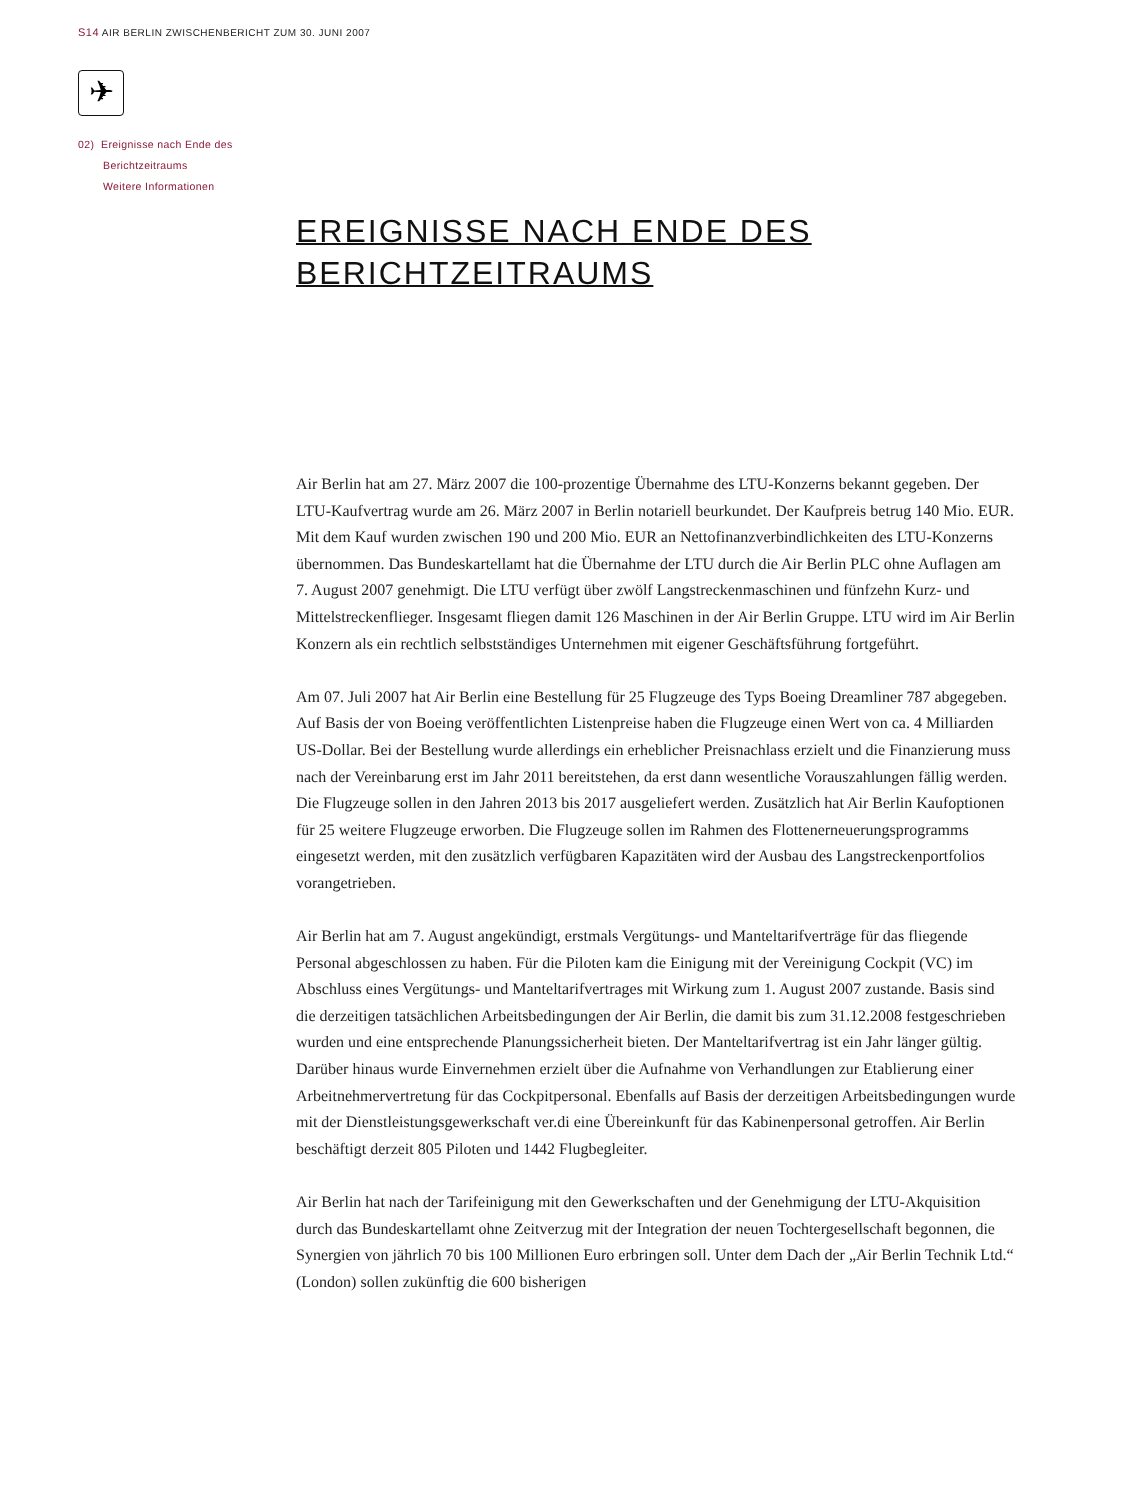S14 AIR BERLIN ZWISCHENBERICHT ZUM 30. JUNI 2007
✈
02) Ereignisse nach Ende des
Berichtzeitraums
Weitere Informationen
EREIGNISSE NACH ENDE DES
BERICHTZEITRAUMS
Air Berlin hat am 27. März 2007 die 100-prozentige Übernahme des LTU-Konzerns bekannt gegeben. Der LTU-Kaufvertrag wurde am 26. März 2007 in Berlin notariell beurkundet. Der Kaufpreis betrug 140 Mio. EUR. Mit dem Kauf wurden zwischen 190 und 200 Mio. EUR an Nettofinanzverbindlichkeiten des LTU-Konzerns übernommen. Das Bundeskartellamt hat die Übernahme der LTU durch die Air Berlin PLC ohne Auflagen am 7. August 2007 genehmigt. Die LTU verfügt über zwölf Langstreckenmaschinen und fünfzehn Kurz- und Mittelstreckenflieger. Insgesamt fliegen damit 126 Maschinen in der Air Berlin Gruppe. LTU wird im Air Berlin Konzern als ein rechtlich selbstständiges Unternehmen mit eigener Geschäftsführung fortgeführt.
Am 07. Juli 2007 hat Air Berlin eine Bestellung für 25 Flugzeuge des Typs Boeing Dreamliner 787 abgegeben. Auf Basis der von Boeing veröffentlichten Listenpreise haben die Flugzeuge einen Wert von ca. 4 Milliarden US-Dollar. Bei der Bestellung wurde allerdings ein erheblicher Preisnachlass erzielt und die Finanzierung muss nach der Vereinbarung erst im Jahr 2011 bereitstehen, da erst dann wesentliche Vorauszahlungen fällig werden. Die Flugzeuge sollen in den Jahren 2013 bis 2017 ausgeliefert werden. Zusätzlich hat Air Berlin Kaufoptionen für 25 weitere Flugzeuge erworben. Die Flugzeuge sollen im Rahmen des Flottenerneuerungsprogramms eingesetzt werden, mit den zusätzlich verfügbaren Kapazitäten wird der Ausbau des Langstreckenportfolios vorangetrieben.
Air Berlin hat am 7. August angekündigt, erstmals Vergütungs- und Manteltarifverträge für das fliegende Personal abgeschlossen zu haben. Für die Piloten kam die Einigung mit der Vereinigung Cockpit (VC) im Abschluss eines Vergütungs- und Manteltarifvertrages mit Wirkung zum 1. August 2007 zustande. Basis sind die derzeitigen tatsächlichen Arbeitsbedingungen der Air Berlin, die damit bis zum 31.12.2008 festgeschrieben wurden und eine entsprechende Planungssicherheit bieten. Der Manteltarifvertrag ist ein Jahr länger gültig. Darüber hinaus wurde Einvernehmen erzielt über die Aufnahme von Verhandlungen zur Etablierung einer Arbeitnehmervertretung für das Cockpitpersonal. Ebenfalls auf Basis der derzeitigen Arbeitsbedingungen wurde mit der Dienstleistungsgewerkschaft ver.di eine Übereinkunft für das Kabinenpersonal getroffen. Air Berlin beschäftigt derzeit 805 Piloten und 1442 Flugbegleiter.
Air Berlin hat nach der Tarifeinigung mit den Gewerkschaften und der Genehmigung der LTU-Akquisition durch das Bundeskartellamt ohne Zeitverzug mit der Integration der neuen Tochtergesellschaft begonnen, die Synergien von jährlich 70 bis 100 Millionen Euro erbringen soll. Unter dem Dach der „Air Berlin Technik Ltd.“ (London) sollen zukünftig die 600 bisherigen